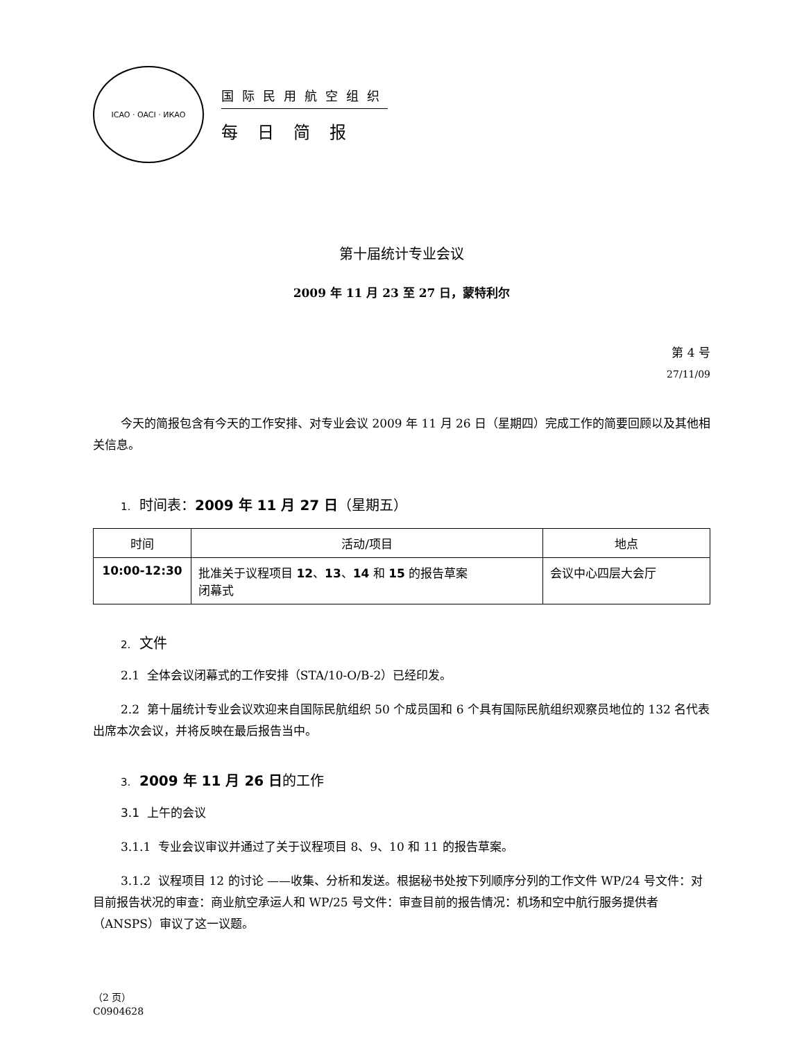ICAO · OACI · ИКАО
国际民用航空组织
每日简报
第十届统计专业会议
2009 年 11 月 23 至 27 日，蒙特利尔
第 4 号
27/11/09
今天的简报包含有今天的工作安排、对专业会议 2009 年 11 月 26 日（星期四）完成工作的简要回顾以及其他相关信息。
1. 时间表：2009 年 11 月 27 日（星期五）
| 时间 | 活动/项目 | 地点 |
| --- | --- | --- |
| 10:00-12:30 | 批准关于议程项目 12 、 13 、 14 和 15 的报告草案 闭幕式 | 会议中心四层大会厅 |
2. 文件
2.1 全体会议闭幕式的工作安排（STA/10-O/B-2）已经印发。
2.2 第十届统计专业会议欢迎来自国际民航组织 50 个成员国和 6 个具有国际民航组织观察员地位的 132 名代表出席本次会议，并将反映在最后报告当中。
3. 2009 年 11 月 26 日的工作
3.1 上午的会议
3.1.1 专业会议审议并通过了关于议程项目 8、9、10 和 11 的报告草案。
3.1.2 议程项目 12 的讨论 ——收集、分析和发送。根据秘书处按下列顺序分列的工作文件 WP/24 号文件：对目前报告状况的审查：商业航空承运人和 WP/25 号文件：审查目前的报告情况：机场和空中航行服务提供者（ANSPS）审议了这一议题。
（2 页）
C0904628